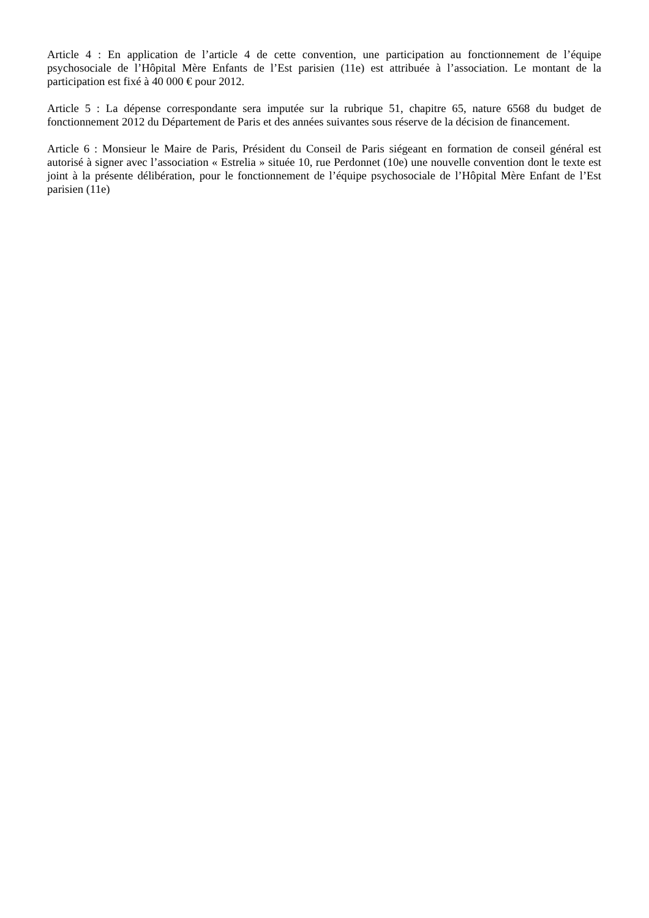Article 4 : En application de l’article 4 de cette convention, une participation au fonctionnement de l’équipe psychosociale de l’Hôpital Mère Enfants de l’Est parisien (11e) est attribuée à l’association. Le montant de la participation est fixé à 40 000 € pour 2012.
Article 5 : La dépense correspondante sera imputée sur la rubrique 51, chapitre 65, nature 6568 du budget de fonctionnement 2012 du Département de Paris et des années suivantes sous réserve de la décision de financement.
Article 6 : Monsieur le Maire de Paris, Président du Conseil de Paris siégeant en formation de conseil général est autorisé à signer avec l’association « Estrelia » située 10, rue Perdonnet (10e) une nouvelle convention dont le texte est joint à la présente délibération, pour le fonctionnement de l’équipe psychosociale de l’Hôpital Mère Enfant de l’Est parisien (11e)